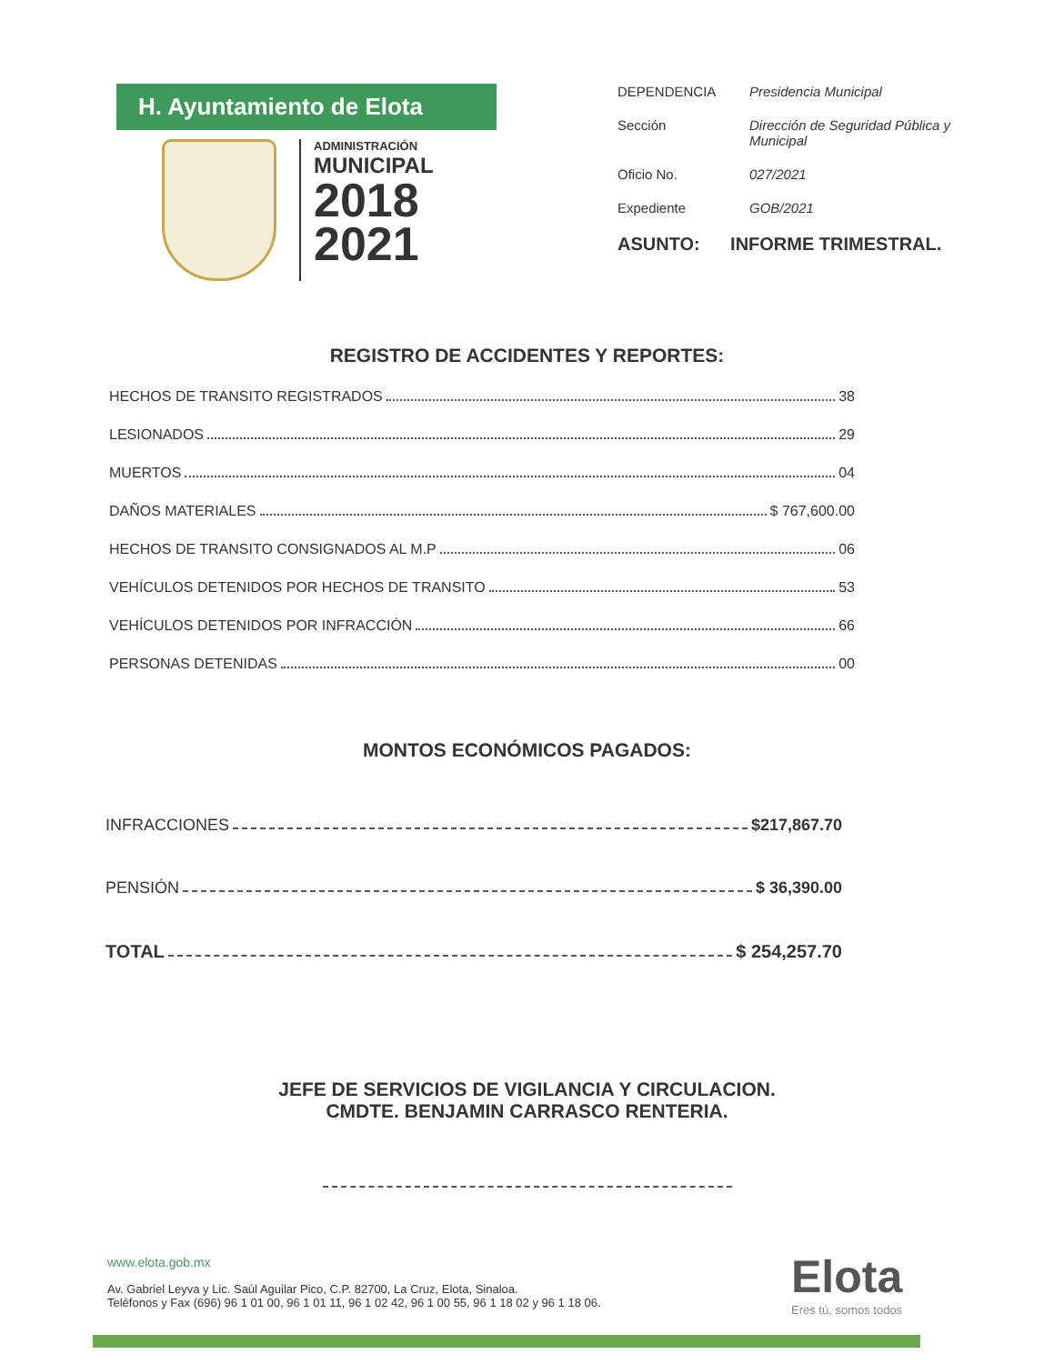H. Ayuntamiento de Elota
ADMINISTRACIÓN
MUNICIPAL
2018
2021
DEPENDENCIA Presidencia Municipal
Sección Dirección de Seguridad Pública y Municipal
Oficio No. 027/2021
Expediente GOB/2021
ASUNTO: INFORME TRIMESTRAL.
REGISTRO DE ACCIDENTES Y REPORTES:
HECHOS DE TRANSITO REGISTRADOS 38
LESIONADOS 29
MUERTOS 04
DAÑOS MATERIALES $ 767,600.00
HECHOS DE TRANSITO CONSIGNADOS AL M.P 06
VEHÍCULOS DETENIDOS POR HECHOS DE TRANSITO 53
VEHÍCULOS DETENIDOS POR INFRACCIÓN 66
PERSONAS DETENIDAS 00
MONTOS ECONÓMICOS PAGADOS:
INFRACCIONES $217,867.70
PENSIÓN $ 36,390.00
TOTAL $ 254,257.70
JEFE DE SERVICIOS DE VIGILANCIA Y CIRCULACION.
CMDTE. BENJAMIN CARRASCO RENTERIA.
www.elota.gob.mx
Av. Gabriel Leyva y Lic. Saúl Aguilar Pico, C.P. 82700, La Cruz, Elota, Sinaloa.
Teléfonos y Fax (696) 96 1 01 00, 96 1 01 11, 96 1 02 42, 96 1 00 55, 96 1 18 02 y 96 1 18 06.
Elota
Eres tú, somos todos